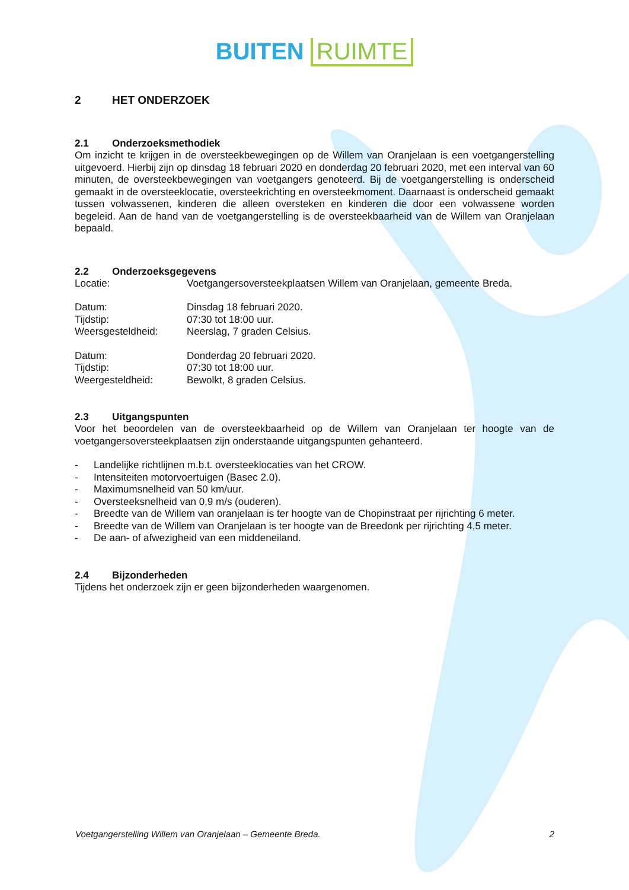BUITEN RUIMTE
2 HET ONDERZOEK
2.1 Onderzoeksmethodiek
Om inzicht te krijgen in de oversteekbewegingen op de Willem van Oranjelaan is een voetgangerstelling uitgevoerd. Hierbij zijn op dinsdag 18 februari 2020 en donderdag 20 februari 2020, met een interval van 60 minuten, de oversteekbewegingen van voetgangers genoteerd. Bij de voetgangerstelling is onderscheid gemaakt in de oversteeklocatie, oversteekrichting en oversteekmoment. Daarnaast is onderscheid gemaakt tussen volwassenen, kinderen die alleen oversteken en kinderen die door een volwassene worden begeleid. Aan de hand van de voetgangerstelling is de oversteekbaarheid van de Willem van Oranjelaan bepaald.
2.2 Onderzoeksgegevens
| Locatie: | Voetgangersoversteekplaatsen Willem van Oranjelaan, gemeente Breda. |
| Datum: | Dinsdag 18 februari 2020. |
| Tijdstip: | 07:30 tot 18:00 uur. |
| Weersgesteldheid: | Neerslag, 7 graden Celsius. |
| Datum: | Donderdag 20 februari 2020. |
| Tijdstip: | 07:30 tot 18:00 uur. |
| Weergesteldheid: | Bewolkt, 8 graden Celsius. |
2.3 Uitgangspunten
Voor het beoordelen van de oversteekbaarheid op de Willem van Oranjelaan ter hoogte van de voetgangersoversteekplaatsen zijn onderstaande uitgangspunten gehanteerd.
- Landelijke richtlijnen m.b.t. oversteeklocaties van het CROW.
- Intensiteiten motorvoertuigen (Basec 2.0).
- Maximumsnelheid van 50 km/uur.
- Oversteeksnelheid van 0,9 m/s (ouderen).
- Breedte van de Willem van oranjelaan is ter hoogte van de Chopinstraat per rijrichting 6 meter.
- Breedte van de Willem van Oranjelaan is ter hoogte van de Breedonk per rijrichting 4,5 meter.
- De aan- of afwezigheid van een middeneiland.
2.4 Bijzonderheden
Tijdens het onderzoek zijn er geen bijzonderheden waargenomen.
Voetgangerstelling Willem van Oranjelaan – Gemeente Breda. 2